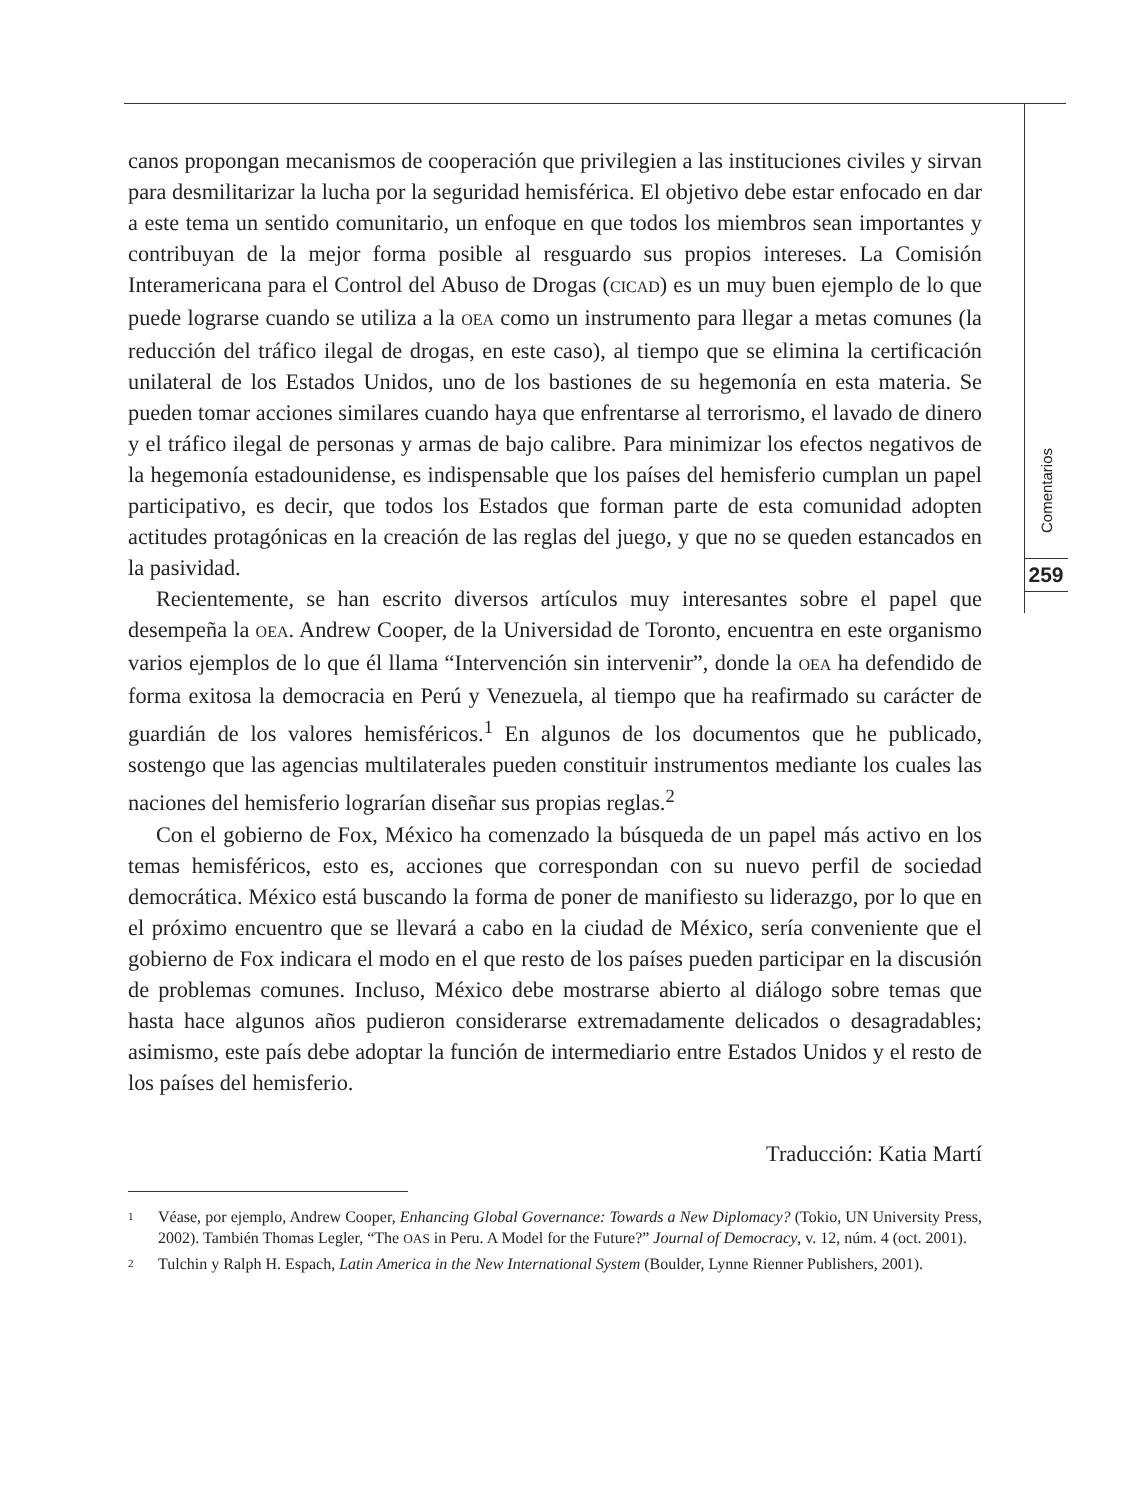Comentarios
259
canos propongan mecanismos de cooperación que privilegien a las instituciones civiles y sirvan para desmilitarizar la lucha por la seguridad hemisférica. El objetivo debe estar enfocado en dar a este tema un sentido comunitario, un enfoque en que todos los miembros sean importantes y contribuyan de la mejor forma posible al resguardo sus propios intereses. La Comisión Interamericana para el Control del Abuso de Drogas (CICAD) es un muy buen ejemplo de lo que puede lograrse cuando se utiliza a la OEA como un instrumento para llegar a metas comunes (la reducción del tráfico ilegal de drogas, en este caso), al tiempo que se elimina la certificación unilateral de los Estados Unidos, uno de los bastiones de su hegemonía en esta materia. Se pueden tomar acciones similares cuando haya que enfrentarse al terrorismo, el lavado de dinero y el tráfico ilegal de personas y armas de bajo calibre. Para minimizar los efectos negativos de la hegemonía estadounidense, es indispensable que los países del hemisferio cumplan un papel participativo, es decir, que todos los Estados que forman parte de esta comunidad adopten actitudes protagónicas en la creación de las reglas del juego, y que no se queden estancados en la pasividad.
Recientemente, se han escrito diversos artículos muy interesantes sobre el papel que desempeña la OEA. Andrew Cooper, de la Universidad de Toronto, encuentra en este organismo varios ejemplos de lo que él llama “Intervención sin intervenir”, donde la OEA ha defendido de forma exitosa la democracia en Perú y Venezuela, al tiempo que ha reafirmado su carácter de guardián de los valores hemisféricos.<sup>1</sup> En algunos de los documentos que he publicado, sostengo que las agencias multilaterales pueden constituir instrumentos mediante los cuales las naciones del hemisferio lograrían diseñar sus propias reglas.<sup>2</sup>
Con el gobierno de Fox, México ha comenzado la búsqueda de un papel más activo en los temas hemisféricos, esto es, acciones que correspondan con su nuevo perfil de sociedad democrática. México está buscando la forma de poner de manifiesto su liderazgo, por lo que en el próximo encuentro que se llevará a cabo en la ciudad de México, sería conveniente que el gobierno de Fox indicara el modo en el que resto de los países pueden participar en la discusión de problemas comunes. Incluso, México debe mostrarse abierto al diálogo sobre temas que hasta hace algunos años pudieron considerarse extremadamente delicados o desagradables; asimismo, este país debe adoptar la función de intermediario entre Estados Unidos y el resto de los países del hemisferio.
Traducción: Katia Martí
1
Véase, por ejemplo, Andrew Cooper, Enhancing Global Governance: Towards a New Diplomacy? (Tokio, UN University Press, 2002). También Thomas Legler, “The OAS in Peru. A Model for the Future?” Journal of Democracy, v. 12, núm. 4 (oct. 2001).
2
Tulchin y Ralph H. Espach, Latin America in the New International System (Boulder, Lynne Rienner Publishers, 2001).